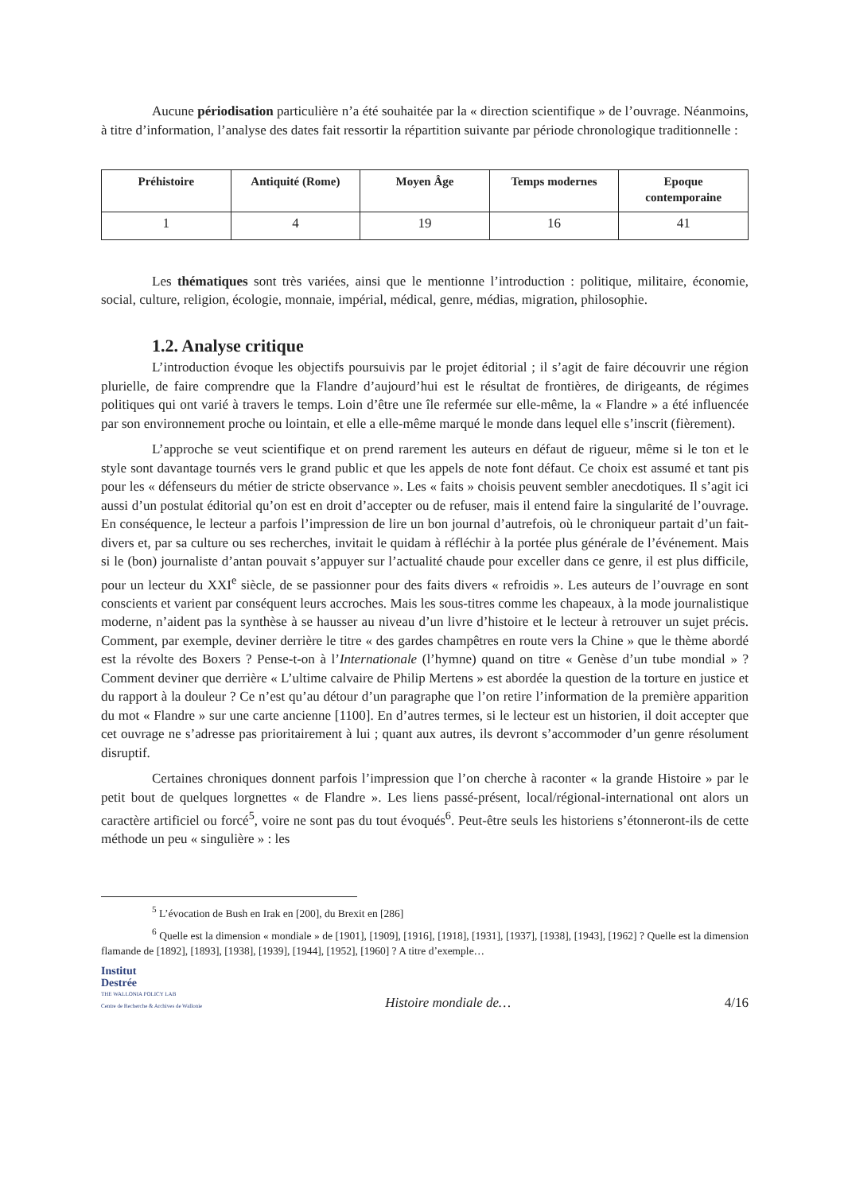Aucune périodisation particulière n’a été souhaitée par la « direction scientifique » de l’ouvrage. Néanmoins, à titre d’information, l’analyse des dates fait ressortir la répartition suivante par période chronologique traditionnelle :
| Préhistoire | Antiquité (Rome) | Moyen Âge | Temps modernes | Epoque contemporaine |
| --- | --- | --- | --- | --- |
| 1 | 4 | 19 | 16 | 41 |
Les thématiques sont très variées, ainsi que le mentionne l’introduction : politique, militaire, économie, social, culture, religion, écologie, monnaie, impérial, médical, genre, médias, migration, philosophie.
1.2. Analyse critique
L’introduction évoque les objectifs poursuivis par le projet éditorial ; il s’agit de faire découvrir une région plurielle, de faire comprendre que la Flandre d’aujourd’hui est le résultat de frontières, de dirigeants, de régimes politiques qui ont varié à travers le temps. Loin d’être une île refermée sur elle-même, la « Flandre » a été influencée par son environnement proche ou lointain, et elle a elle-même marqué le monde dans lequel elle s’inscrit (fièrement).
L’approche se veut scientifique et on prend rarement les auteurs en défaut de rigueur, même si le ton et le style sont davantage tournés vers le grand public et que les appels de note font défaut. Ce choix est assumé et tant pis pour les « défenseurs du métier de stricte observance ». Les « faits » choisis peuvent sembler anecdotiques. Il s’agit ici aussi d’un postulat éditorial qu’on est en droit d’accepter ou de refuser, mais il entend faire la singularité de l’ouvrage. En conséquence, le lecteur a parfois l’impression de lire un bon journal d’autrefois, où le chroniqueur partait d’un fait-divers et, par sa culture ou ses recherches, invitait le quidam à réfléchir à la portée plus générale de l’événement. Mais si le (bon) journaliste d’antan pouvait s’appuyer sur l’actualité chaude pour exceller dans ce genre, il est plus difficile, pour un lecteur du XXI<sup>e</sup> siècle, de se passionner pour des faits divers « refroidis ». Les auteurs de l’ouvrage en sont conscients et varient par conséquent leurs accroches. Mais les sous-titres comme les chapeaux, à la mode journalistique moderne, n’aident pas la synthèse à se hausser au niveau d’un livre d’histoire et le lecteur à retrouver un sujet précis. Comment, par exemple, deviner derrière le titre « des gardes champêtres en route vers la Chine » que le thème abordé est la révolte des Boxers ? Pense-t-on à l’Internationale (l’hymne) quand on titre « Genèse d’un tube mondial » ? Comment deviner que derrière « L’ultime calvaire de Philip Mertens » est abordée la question de la torture en justice et du rapport à la douleur ? Ce n’est qu’au détour d’un paragraphe que l’on retire l’information de la première apparition du mot « Flandre » sur une carte ancienne [1100]. En d’autres termes, si le lecteur est un historien, il doit accepter que cet ouvrage ne s’adresse pas prioritairement à lui ; quant aux autres, ils devront s’accommoder d’un genre résolument disruptif.
Certaines chroniques donnent parfois l’impression que l’on cherche à raconter « la grande Histoire » par le petit bout de quelques lorgnettes « de Flandre ». Les liens passé-présent, local/régional-international ont alors un caractère artificiel ou forcé<sup>5</sup>, voire ne sont pas du tout évoqués<sup>6</sup>. Peut-être seuls les historiens s’étonneront-ils de cette méthode un peu « singulière » : les
<sup>5</sup> L’évocation de Bush en Irak en [200], du Brexit en [286]
<sup>6</sup> Quelle est la dimension « mondiale » de [1901], [1909], [1916], [1918], [1931], [1937], [1938], [1943], [1962] ? Quelle est la dimension flamande de [1892], [1893], [1938], [1939], [1944], [1952], [1960] ? A titre d’exemple…
Institut
Destrée
THE WALLONIA POLICY LAB
Centre de Recherche & Archives de Wallonie
Histoire mondiale de…
4/16